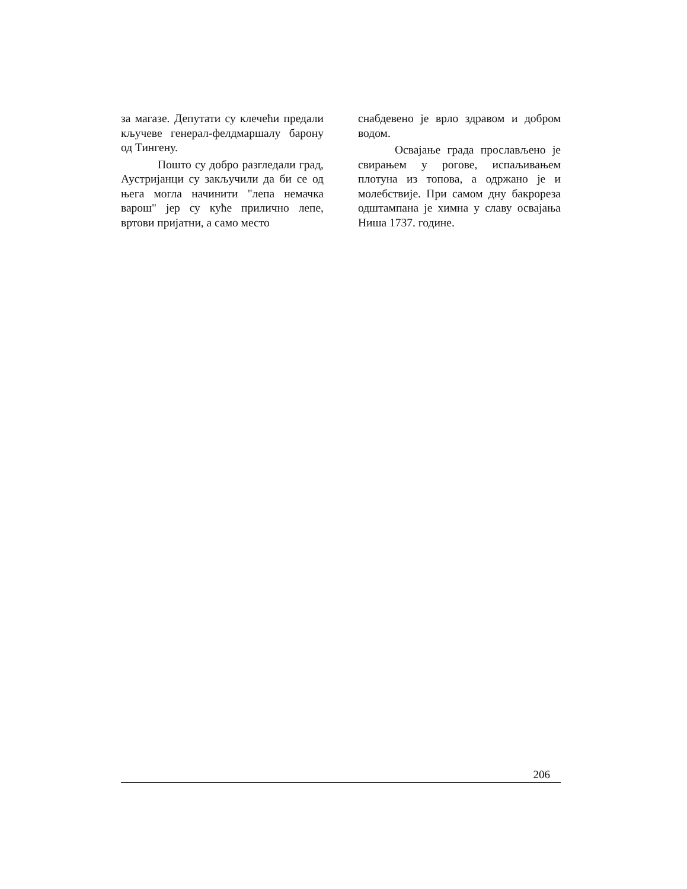за магазе. Депутати су клечећи предали кључеве генерал-фелдмаршалу барону од Тингену.
Пошто су добро разгледали град, Аустријанци су закључили да би се од њега могла начинити "лепа немачка варош" јер су куће прилично лепе, вртови пријатни, а само место
снабдевено је врло здравом и добром водом.
Освајање града прослављено је свирањем у рогове, испаљивањем плотуна из топова, а одржано је и молебствије. При самом дну бакрореза одштампана је химна у славу освајања Ниша 1737. године.
206